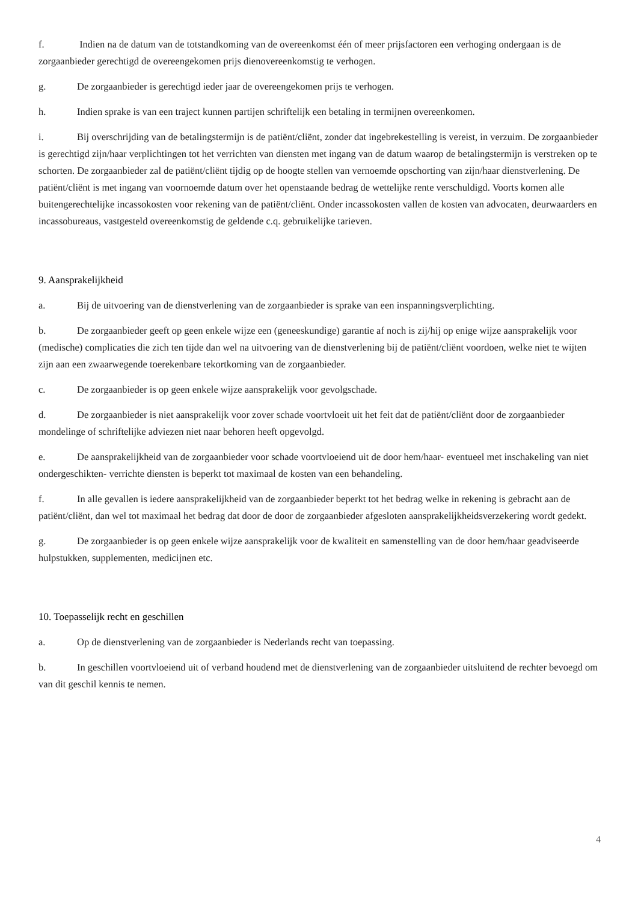f. Indien na de datum van de totstandkoming van de overeenkomst één of meer prijsfactoren een verhoging ondergaan is de zorgaanbieder gerechtigd de overeengekomen prijs dienovereenkomstig te verhogen.
g. De zorgaanbieder is gerechtigd ieder jaar de overeengekomen prijs te verhogen.
h. Indien sprake is van een traject kunnen partijen schriftelijk een betaling in termijnen overeenkomen.
i. Bij overschrijding van de betalingstermijn is de patiënt/cliënt, zonder dat ingebrekestelling is vereist, in verzuim. De zorgaanbieder is gerechtigd zijn/haar verplichtingen tot het verrichten van diensten met ingang van de datum waarop de betalingstermijn is verstreken op te schorten. De zorgaanbieder zal de patiënt/cliënt tijdig op de hoogte stellen van vernoemde opschorting van zijn/haar dienstverlening. De patiënt/cliënt is met ingang van voornoemde datum over het openstaande bedrag de wettelijke rente verschuldigd. Voorts komen alle buitengerechtelijke incassokosten voor rekening van de patiënt/cliënt. Onder incassokosten vallen de kosten van advocaten, deurwaarders en incassobureaus, vastgesteld overeenkomstig de geldende c.q. gebruikelijke tarieven.
9. Aansprakelijkheid
a. Bij de uitvoering van de dienstverlening van de zorgaanbieder is sprake van een inspanningsverplichting.
b. De zorgaanbieder geeft op geen enkele wijze een (geneeskundige) garantie af noch is zij/hij op enige wijze aansprakelijk voor (medische) complicaties die zich ten tijde dan wel na uitvoering van de dienstverlening bij de patiënt/cliënt voordoen, welke niet te wijten zijn aan een zwaarwegende toerekenbare tekortkoming van de zorgaanbieder.
c. De zorgaanbieder is op geen enkele wijze aansprakelijk voor gevolgschade.
d. De zorgaanbieder is niet aansprakelijk voor zover schade voortvloeit uit het feit dat de patiënt/cliënt door de zorgaanbieder mondelinge of schriftelijke adviezen niet naar behoren heeft opgevolgd.
e. De aansprakelijkheid van de zorgaanbieder voor schade voortvloeiend uit de door hem/haar- eventueel met inschakeling van niet ondergeschikten- verrichte diensten is beperkt tot maximaal de kosten van een behandeling.
f. In alle gevallen is iedere aansprakelijkheid van de zorgaanbieder beperkt tot het bedrag welke in rekening is gebracht aan de patiënt/cliënt, dan wel tot maximaal het bedrag dat door de door de zorgaanbieder afgesloten aansprakelijkheidsverzekering wordt gedekt.
g. De zorgaanbieder is op geen enkele wijze aansprakelijk voor de kwaliteit en samenstelling van de door hem/haar geadviseerde hulpstukken, supplementen, medicijnen etc.
10. Toepasselijk recht en geschillen
a. Op de dienstverlening van de zorgaanbieder is Nederlands recht van toepassing.
b. In geschillen voortvloeiend uit of verband houdend met de dienstverlening van de zorgaanbieder uitsluitend de rechter bevoegd om van dit geschil kennis te nemen.
4